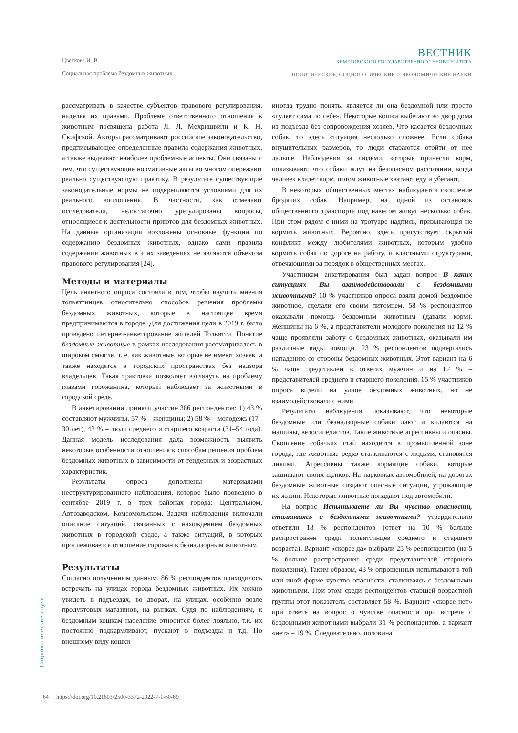Цветкова И. В.
ВЕСТНИК
КЕМЕРОВСКОГО ГОСУДАРСТВЕННОГО УНИВЕРСИТЕТА
Социальная проблема бездомных животных ПОЛИТИЧЕСКИЕ, СОЦИОЛОГИЧЕСКИЕ И ЭКОНОМИЧЕСКИЕ НАУКИ
рассматривать в качестве субъектов правового регулирования, наделяя их правами. Проблеме ответственного отношения к животным посвящена работа Л. Л. Мехришвили и К. Н. Скифской. Авторы рассматривают российское законодательство, предписывающее определенные правила содержания животных, а также выделяют наиболее проблемные аспекты. Они связаны с тем, что существующие нормативные акты во многом опережают реально существующую практику. В результате существующие законодательные нормы не подкрепляются условиями для их реального воплощения. В частности, как отмечают исследователи, недостаточно урегулированы вопросы, относящиеся к деятельности приютов для бездомных животных. На данные организации возложены основные функции по содержанию бездомных животных, однако сами правила содержания животных в этих заведениях не являются объектом правового регулирования [24].
Методы и материалы
Цель анкетного опроса состояла в том, чтобы изучить мнения тольяттинцев относительно способов решения проблемы бездомных животных, которые в настоящее время предпринимаются в городе. Для достижения цели в 2019 г. было проведено интернет-анкетирование жителей Тольятти. Понятие бездомные животные в рамках исследования рассматривалось в широком смысле, т. е. как животные, которые не имеют хозяев, а также находятся в городских пространствах без надзора владельцев. Такая трактовка позволяет взглянуть на проблему глазами горожанина, который наблюдает за животными в городской среде.
В анкетировании приняли участие 386 респондентов: 1) 43 % составляют мужчины, 57 % – женщины; 2) 58 % – молодежь (17–30 лет), 42 % – люди среднего и старшего возраста (31–54 года). Данная модель исследования дала возможность выявить некоторые особенности отношения к способам решения проблем бездомных животных в зависимости от гендерных и возрастных характеристик.
Результаты опроса дополнены материалами неструктурированного наблюдения, которое было проведено в сентябре 2019 г. в трех районах города: Центральном, Автозаводском, Комсомольском. Задачи наблюдения включали описание ситуаций, связанных с нахождением бездомных животных в городской среде, а также ситуаций, в которых прослеживается отношение горожан к безнадзорным животным.
Результаты
Согласно полученным данным, 86 % респондентов приходилось встречать на улицах города бездомных животных. Их можно увидеть в подъездах, во дворах, на улицах, особенно возле продуктовых магазинов, на рынках. Судя по наблюдениям, к бездомным кошкам население относится более лояльно, т.к. их постоянно подкармливают, пускают в подъезды и т.д. По внешнему виду кошки
иногда трудно понять, является ли она бездомной или просто «гуляет сама по себе». Некоторые кошки выбегают во двор дома из подъезда без сопровождения хозяев. Что касается бездомных собак, то здесь ситуация несколько сложнее. Если собака внушительных размеров, то люди стараются отойти от нее дальше. Наблюдения за людьми, которые принесли корм, показывают, что собаки ждут на безопасном расстоянии, когда человек кладет корм, потом животные хватают еду и убегают.
В некоторых общественных местах наблюдается скопление бродячих собак. Например, на одной из остановок общественного транспорта под навесом живут несколько собак. При этом рядом с ними на тротуаре надпись, призывающая не кормить животных. Вероятно, здесь присутствует скрытый конфликт между любителями животных, которым удобно кормить собак по дороге на работу, и властными структурами, отвечающими за порядок в общественных местах.
Участникам анкетирования был задан вопрос В каких ситуациях Вы взаимодействовали с бездомными животными? 10 % участников опроса взяли домой бездомное животное, сделали его своим питомцем. 58 % респондентов оказывали помощь бездомным животным (давали корм). Женщины на 6 %, а представители молодого поколения на 12 % чаще проявляли заботу о бездомных животных, оказывали им различные виды помощи. 23 % респондентов подвергались нападению со стороны бездомных животных. Этот вариант на 6 % чаще представлен в ответах мужчин и на 12 % – представителей среднего и старшего поколения. 15 % участников опроса видели на улице бездомных животных, но не взаимодействовали с ними.
Результаты наблюдения показывают, что некоторые бездомные или безнадзорные собаки лают и кидаются на машины, велосипедистов. Такие животные агрессивны и опасны. Скопление собачьих стай находится в промышленной зоне города, где животные редко сталкиваются с людьми, становятся дикими. Агрессивны также кормящие собаки, которые защищают своих щенков. На парковках автомобилей, на дорогах бездомные животные создают опасные ситуации, угрожающие их жизни. Некоторые животные попадают под автомобили.
На вопрос Испытываете ли Вы чувство опасности, сталкиваясь с бездомными животными? утвердительно ответили 18 % респондентов (ответ на 10 % больше распространен среди тольяттинцев среднего и старшего возраста). Вариант «скорее да» выбрали 25 % респондентов (на 5 % больше распространен среди представителей старшего поколения). Таким образом, 43 % опрошенных испытывают в той или иной форме чувство опасности, сталкиваясь с бездомными животными. При этом среди респондентов старшей возрастной группы этот показатель составляет 58 %. Вариант «скорее нет» при ответе на вопрос о чувстве опасности при встрече с бездомными животными выбрали 31 % респондентов, а вариант «нет» – 19 %. Следовательно, половина
Социологические науки
64 https://doi.org/10.21603/2500-3372-2022-7-1-60-69